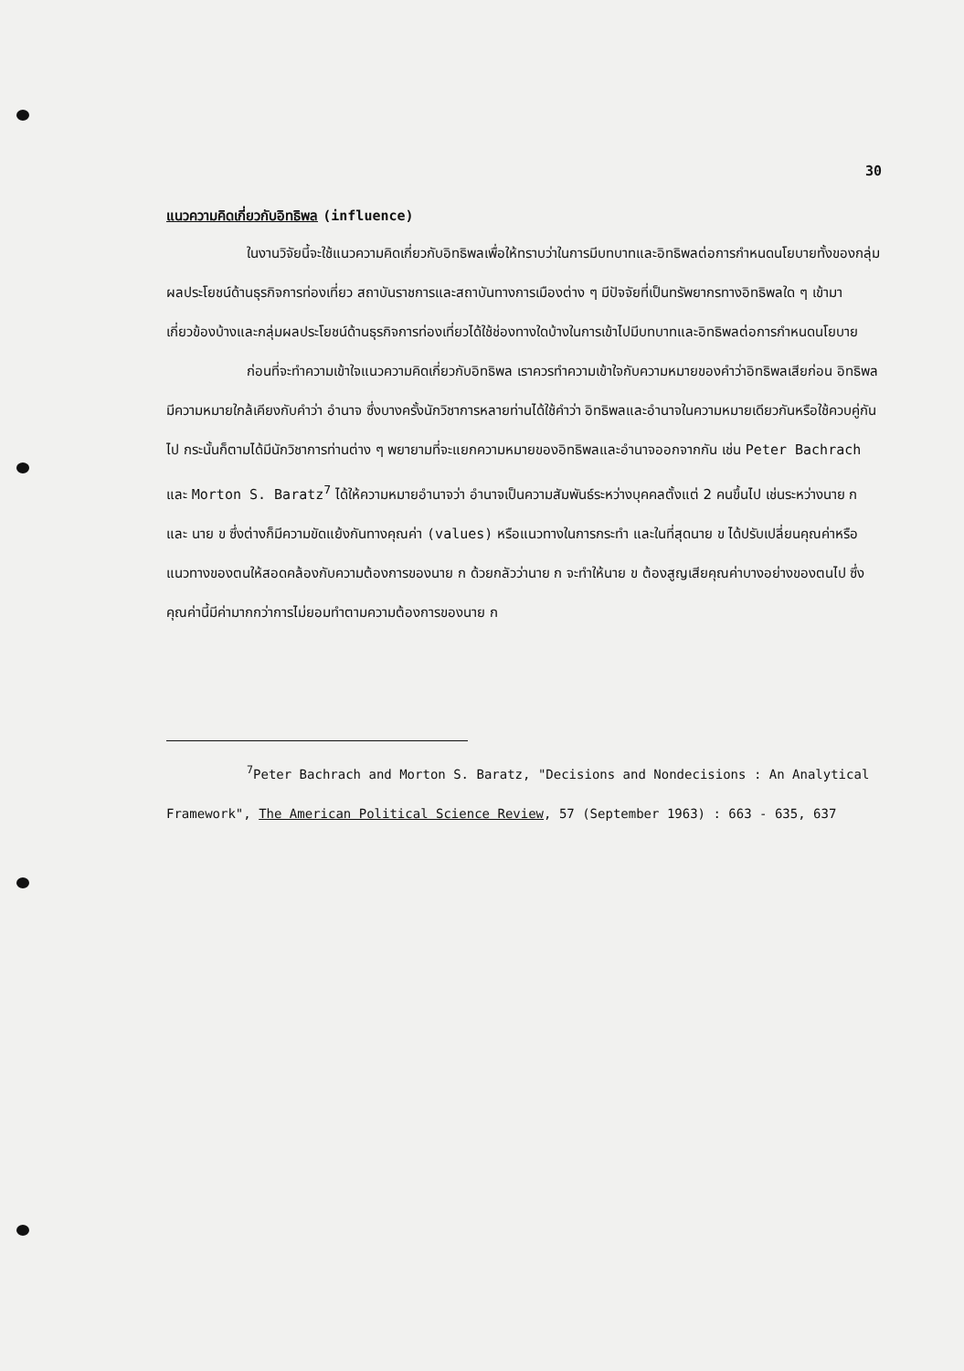30
แนวความคิดเกี่ยวกับอิทธิพล (influence)
ในงานวิจัยนี้จะใช้แนวความคิดเกี่ยวกับอิทธิพลเพื่อให้ทราบว่าในการมีบทบาทและอิทธิพลต่อการกำหนดนโยบายทั้งของกลุ่มผลประโยชน์ด้านธุรกิจการท่องเที่ยว สถาบันราชการและสถาบันทางการเมืองต่าง ๆ มีปัจจัยที่เป็นทรัพยากรทางอิทธิพลใด ๆ เข้ามาเกี่ยวข้องบ้างและกลุ่มผลประโยชน์ด้านธุรกิจการท่องเที่ยวได้ใช้ช่องทางใดบ้างในการเข้าไปมีบทบาทและอิทธิพลต่อการกำหนดนโยบาย
ก่อนที่จะทำความเข้าใจแนวความคิดเกี่ยวกับอิทธิพล เราควรทำความเข้าใจกับความหมายของคำว่าอิทธิพลเสียก่อน อิทธิพลมีความหมายใกล้เคียงกับคำว่า อำนาจ ซึ่งบางครั้งนักวิชาการหลายท่านได้ใช้คำว่า อิทธิพลและอำนาจในความหมายเดียวกันหรือใช้ควบคู่กันไป กระนั้นก็ตามได้มีนักวิชาการท่านต่าง ๆ พยายามที่จะแยกความหมายของอิทธิพลและอำนาจออกจากกัน เช่น Peter Bachrach และ Morton S. Baratz<sup>7</sup> ได้ให้ความหมายอำนาจว่า อำนาจเป็นความสัมพันธ์ระหว่างบุคคลตั้งแต่ 2 คนขึ้นไป เช่นระหว่างนาย ก และ นาย ข ซึ่งต่างก็มีความขัดแย้งกันทางคุณค่า (values) หรือแนวทางในการกระทำ และในที่สุดนาย ข ได้ปรับเปลี่ยนคุณค่าหรือแนวทางของตนให้สอดคล้องกับความต้องการของนาย ก ด้วยกลัวว่านาย ก จะทำให้นาย ข ต้องสูญเสียคุณค่าบางอย่างของตนไป ซึ่งคุณค่านี้มีค่ามากกว่าการไม่ยอมทำตามความต้องการของนาย ก
<sup>7</sup> Peter Bachrach and Morton S. Baratz, "Decisions and Nondecisions : An Analytical Framework", The American Political Science Review, 57 (September 1963) : 663 - 635, 637